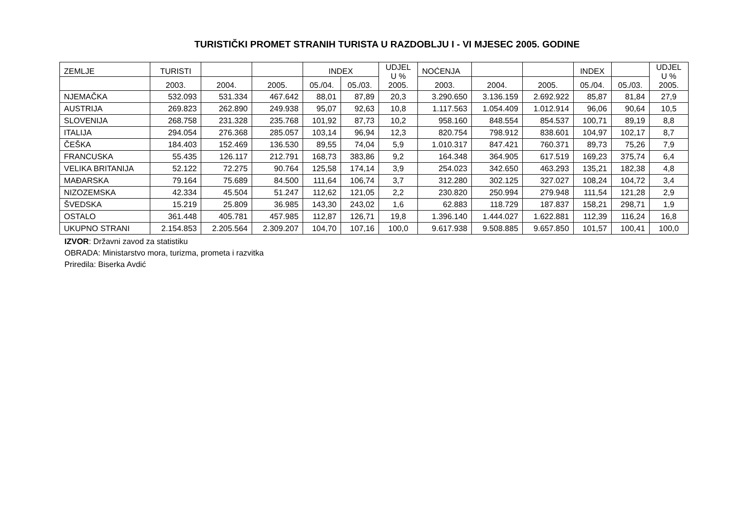TURISTIČKI PROMET STRANIH TURISTA U RAZDOBLJU I - VI MJESEC 2005. GODINE
| ZEMLJE | TURISTI | | | INDEX | | UDJEL U % 2005. | NOĆENJA | | | INDEX | | UDJEL U % 2005. |
| --- | --- | --- | --- | --- | --- | --- | --- | --- | --- | --- | --- | --- |
| | 2003. | 2004. | 2005. | 05./04. | 05./03. | | 2003. | 2004. | 2005. | 05./04. | 05./03. | |
| NJEMAČKA | 532.093 | 531.334 | 467.642 | 88,01 | 87,89 | 20,3 | 3.290.650 | 3.136.159 | 2.692.922 | 85,87 | 81,84 | 27,9 |
| AUSTRIJA | 269.823 | 262.890 | 249.938 | 95,07 | 92,63 | 10,8 | 1.117.563 | 1.054.409 | 1.012.914 | 96,06 | 90,64 | 10,5 |
| SLOVENIJA | 268.758 | 231.328 | 235.768 | 101,92 | 87,73 | 10,2 | 958.160 | 848.554 | 854.537 | 100,71 | 89,19 | 8,8 |
| ITALIJA | 294.054 | 276.368 | 285.057 | 103,14 | 96,94 | 12,3 | 820.754 | 798.912 | 838.601 | 104,97 | 102,17 | 8,7 |
| ČEŠKA | 184.403 | 152.469 | 136.530 | 89,55 | 74,04 | 5,9 | 1.010.317 | 847.421 | 760.371 | 89,73 | 75,26 | 7,9 |
| FRANCUSKA | 55.435 | 126.117 | 212.791 | 168,73 | 383,86 | 9,2 | 164.348 | 364.905 | 617.519 | 169,23 | 375,74 | 6,4 |
| VELIKA BRITANIJA | 52.122 | 72.275 | 90.764 | 125,58 | 174,14 | 3,9 | 254.023 | 342.650 | 463.293 | 135,21 | 182,38 | 4,8 |
| MAĐARSKA | 79.164 | 75.689 | 84.500 | 111,64 | 106,74 | 3,7 | 312.280 | 302.125 | 327.027 | 108,24 | 104,72 | 3,4 |
| NIZOZEMSKA | 42.334 | 45.504 | 51.247 | 112,62 | 121,05 | 2,2 | 230.820 | 250.994 | 279.948 | 111,54 | 121,28 | 2,9 |
| ŠVEDSKA | 15.219 | 25.809 | 36.985 | 143,30 | 243,02 | 1,6 | 62.883 | 118.729 | 187.837 | 158,21 | 298,71 | 1,9 |
| OSTALO | 361.448 | 405.781 | 457.985 | 112,87 | 126,71 | 19,8 | 1.396.140 | 1.444.027 | 1.622.881 | 112,39 | 116,24 | 16,8 |
| UKUPNO STRANI | 2.154.853 | 2.205.564 | 2.309.207 | 104,70 | 107,16 | 100,0 | 9.617.938 | 9.508.885 | 9.657.850 | 101,57 | 100,41 | 100,0 |
IZVOR: Državni zavod za statistiku
OBRADA: Ministarstvo mora, turizma, prometa i razvitka
Priredila: Biserka Avdić